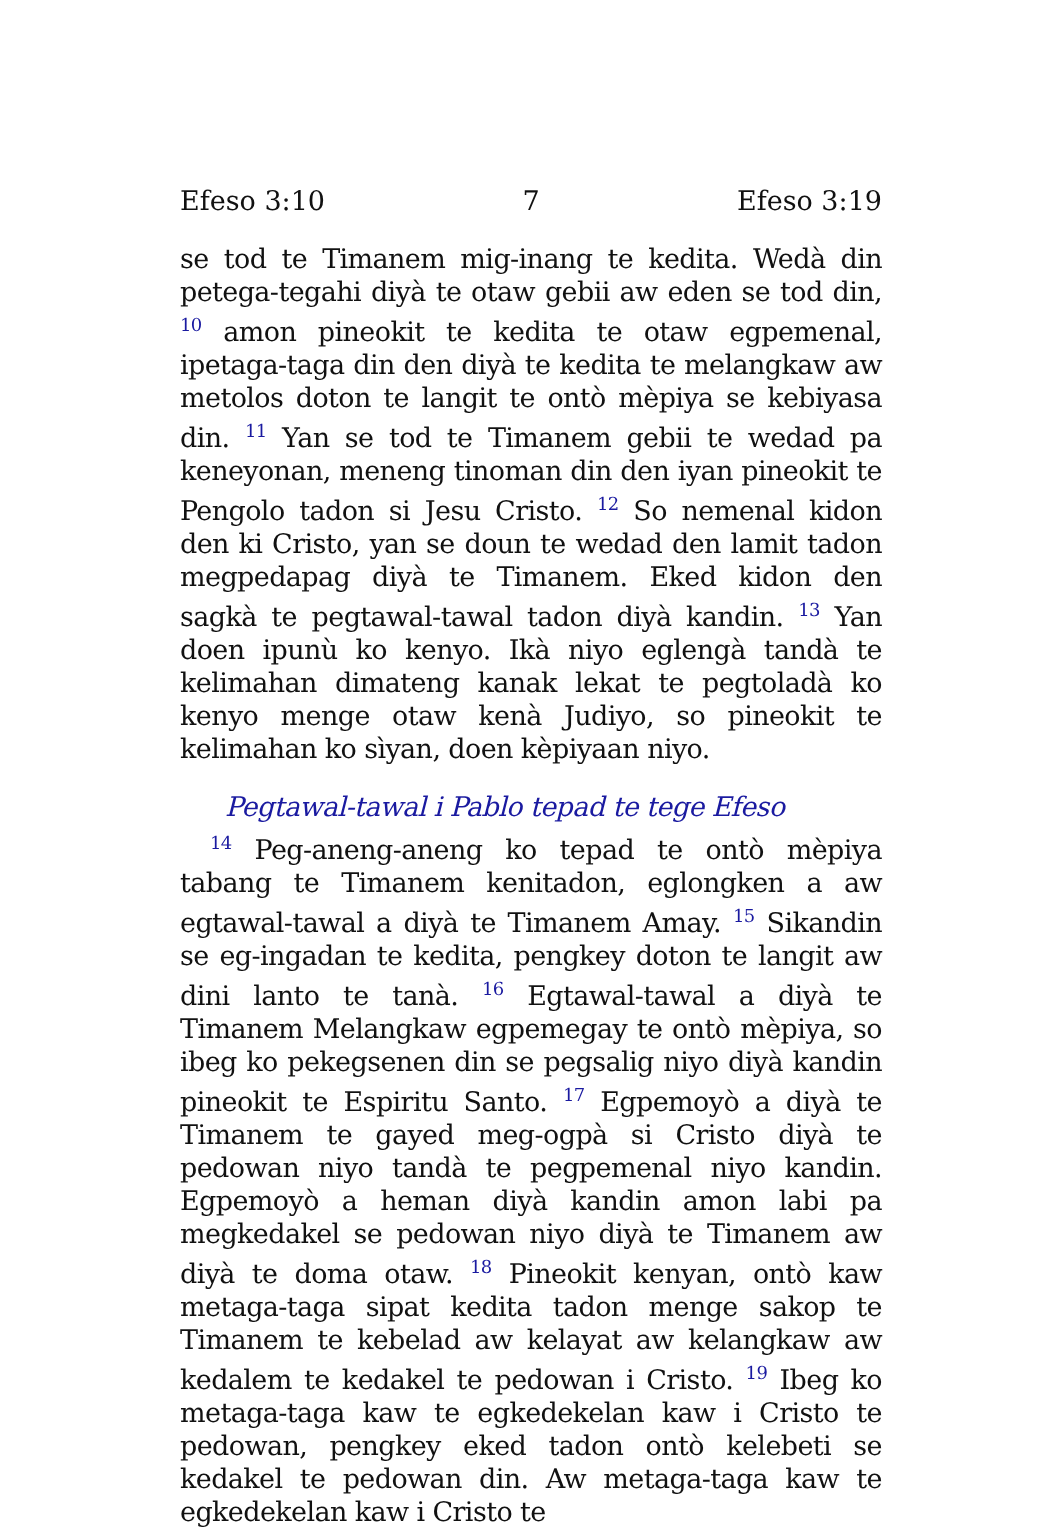Efeso 3:10 7 Efeso 3:19
se tod te Timanem mig-inang te kedita. Wedà din petega-tegahi diyà te otaw gebii aw eden se tod din, <sup>10</sup> amon pineokit te kedita te otaw egpemenal, ipetaga-taga din den diyà te kedita te melangkaw aw metolos doton te langit te ontò mèpiya se kebiyasa din. <sup>11</sup> Yan se tod te Timanem gebii te wedad pa keneyonan, meneng tinoman din den iyan pineokit te Pengolo tadon si Jesu Cristo. <sup>12</sup> So nemenal kidon den ki Cristo, yan se doun te wedad den lamit tadon megpedapag diyà te Timanem. Eked kidon den sagkà te pegtawal-tawal tadon diyà kandin. <sup>13</sup> Yan doen ipunù ko kenyo. Ikà niyo eglengà tandà te kelimahan dimateng kanak lekat te pegtoladà ko kenyo menge otaw kenà Judiyo, so pineokit te kelimahan ko sìyan, doen kèpiyaan niyo.
Pegtawal-tawal i Pablo tepad te tege Efeso
<sup>14</sup> Peg-aneng-aneng ko tepad te ontò mèpiya tabang te Timanem kenitadon, eglongken a aw egtawal-tawal a diyà te Timanem Amay. <sup>15</sup> Sikandin se eg-ingadan te kedita, pengkey doton te langit aw dini lanto te tanà. <sup>16</sup> Egtawal-tawal a diyà te Timanem Melangkaw egpemegay te ontò mèpiya, so ibeg ko pekegsenen din se pegsalig niyo diyà kandin pineokit te Espiritu Santo. <sup>17</sup> Egpemoyò a diyà te Timanem te gayed meg-ogpà si Cristo diyà te pedowan niyo tandà te pegpemenal niyo kandin. Egpemoyò a heman diyà kandin amon labi pa megkedakel se pedowan niyo diyà te Timanem aw diyà te doma otaw. <sup>18</sup> Pineokit kenyan, ontò kaw metaga-taga sipat kedita tadon menge sakop te Timanem te kebelad aw kelayat aw kelangkaw aw kedalem te kedakel te pedowan i Cristo. <sup>19</sup> Ibeg ko metaga-taga kaw te egkedekelan kaw i Cristo te pedowan, pengkey eked tadon ontò kelebeti se kedakel te pedowan din. Aw metaga-taga kaw te egkedekelan kaw i Cristo te